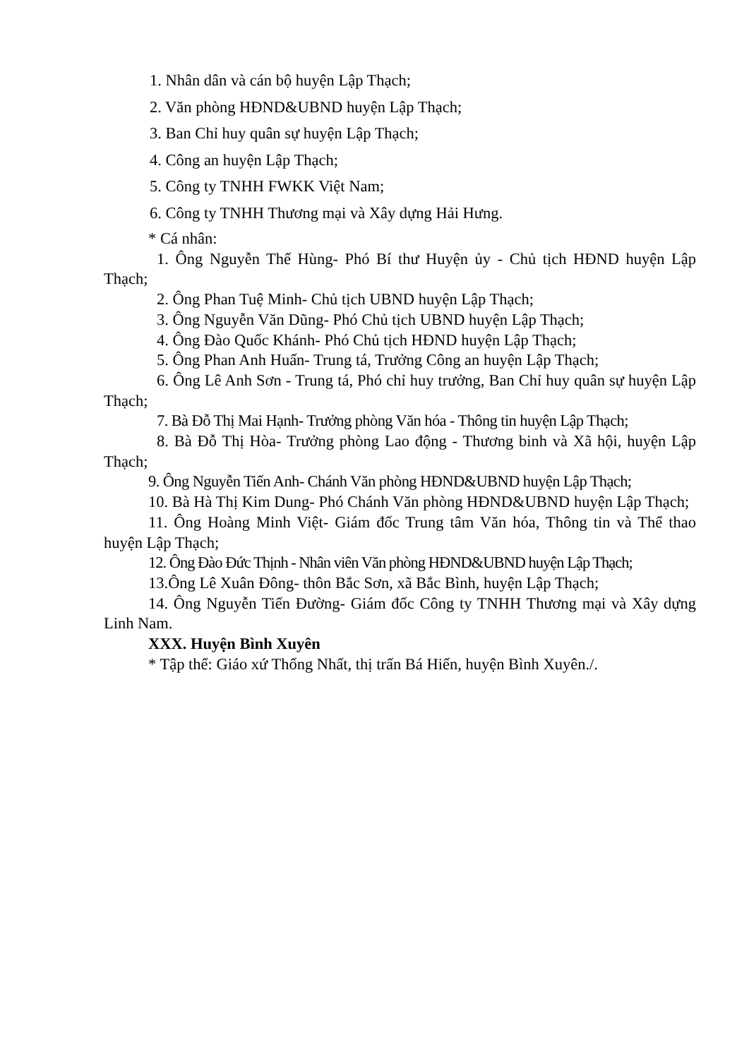1. Nhân dân và cán bộ huyện Lập Thạch;
2. Văn phòng HĐND&UBND huyện Lập Thạch;
3. Ban Chỉ huy quân sự huyện Lập Thạch;
4. Công an huyện Lập Thạch;
5. Công ty TNHH FWKK Việt Nam;
6. Công ty TNHH Thương mại và Xây dựng Hải Hưng.
* Cá nhân:
1. Ông Nguyễn Thế Hùng- Phó Bí thư Huyện ủy - Chủ tịch HĐND huyện Lập Thạch;
2. Ông Phan Tuệ Minh- Chủ tịch UBND huyện Lập Thạch;
3. Ông Nguyễn Văn Dũng- Phó Chủ tịch UBND huyện Lập Thạch;
4. Ông Đào Quốc Khánh- Phó Chủ tịch HĐND huyện Lập Thạch;
5. Ông Phan Anh Huấn- Trung tá, Trưởng Công an huyện Lập Thạch;
6. Ông Lê Anh Sơn - Trung tá, Phó chỉ huy trưởng, Ban Chỉ huy quân sự huyện Lập Thạch;
7. Bà Đỗ Thị Mai Hạnh- Trưởng phòng Văn hóa - Thông tin huyện Lập Thạch;
8. Bà Đỗ Thị Hòa- Trưởng phòng Lao động - Thương binh và Xã hội, huyện Lập Thạch;
9. Ông Nguyễn Tiến Anh- Chánh Văn phòng HĐND&UBND huyện Lập Thạch;
10. Bà Hà Thị Kim Dung- Phó Chánh Văn phòng HĐND&UBND huyện Lập Thạch;
11. Ông Hoàng Minh Việt- Giám đốc Trung tâm Văn hóa, Thông tin và Thể thao huyện Lập Thạch;
12. Ông Đào Đức Thịnh - Nhân viên Văn phòng HĐND&UBND huyện Lập Thạch;
13.Ông Lê Xuân Đông- thôn Bắc Sơn, xã Bắc Bình, huyện Lập Thạch;
14. Ông Nguyễn Tiến Đường- Giám đốc Công ty TNHH Thương mại và Xây dựng Linh Nam.
XXX. Huyện Bình Xuyên
* Tập thể: Giáo xứ Thống Nhất, thị trấn Bá Hiến, huyện Bình Xuyên./.